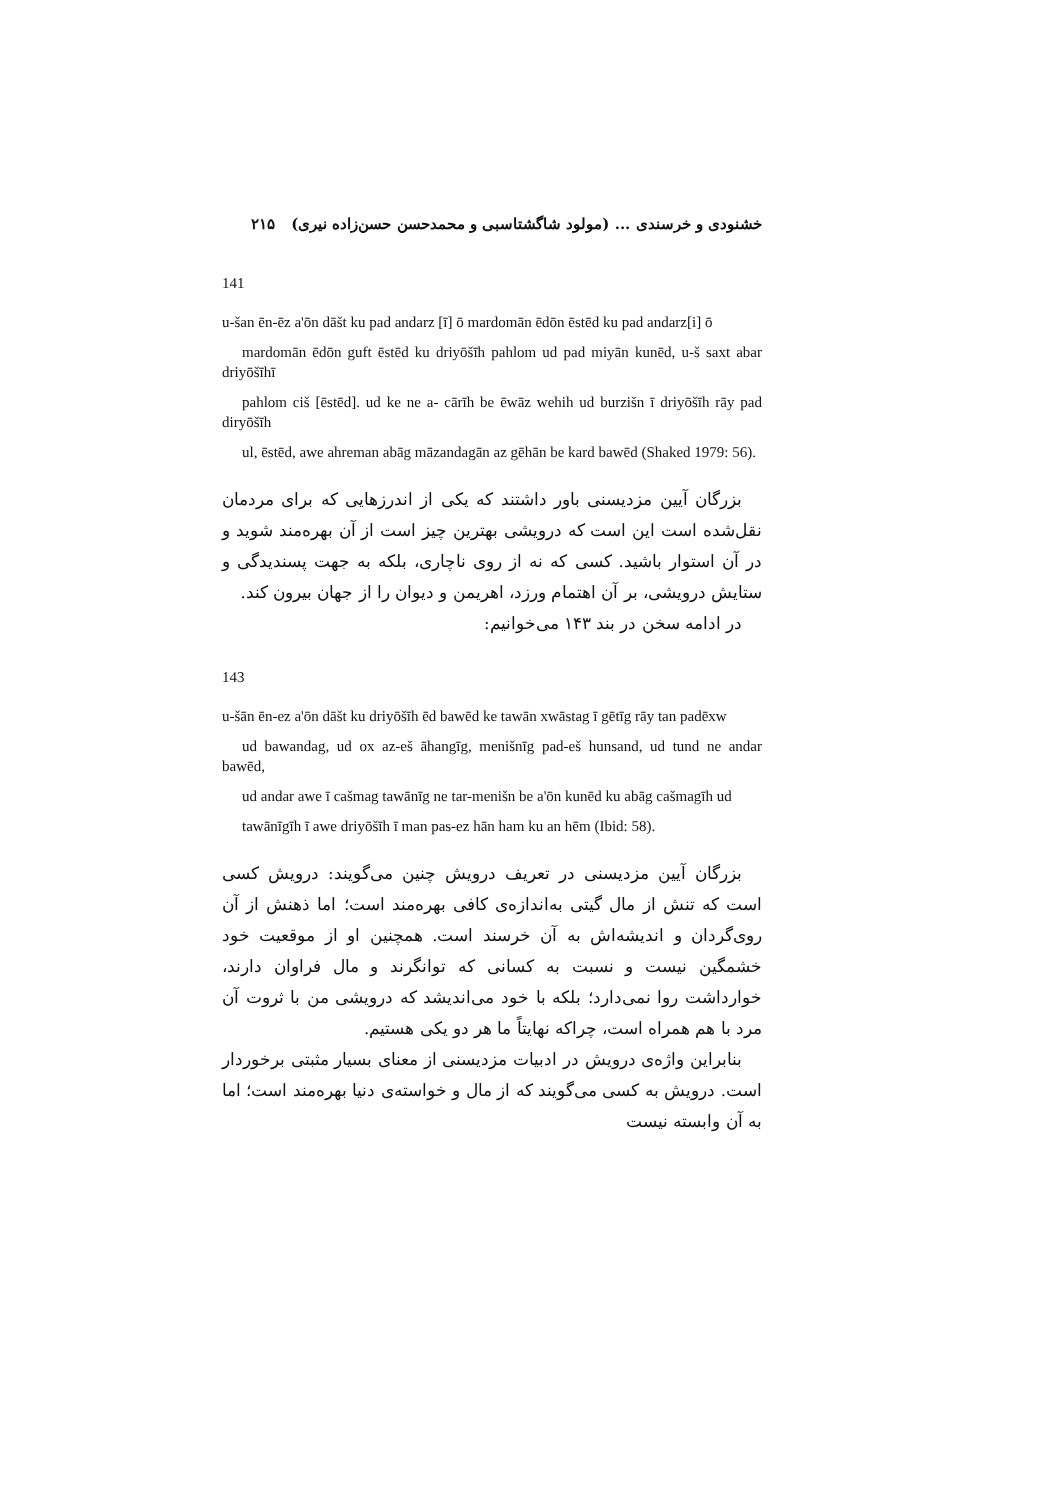خشنودی و خرسندی ... (مولود شاگشتاسبی و محمدحسن حسن‌زاده نیری) ۲۱۵
141
u-šan ēn-ēz a'ōn dāšt ku pad andarz [ī] ō mardomān ēdōn ēstēd ku pad andarz[i] ō
mardomān ēdōn guft ēstēd ku driyōšīh pahlom ud pad miyān kunēd, u-š saxt abar driyōšīhī
pahlom ciš [ēstēd]. ud ke ne a- cārīh be ēwāz wehih ud burzišn ī driyōšīh rāy pad diryōšīh
ul, ēstēd, awe ahreman abāg māzandagān az gēhān be kard bawēd (Shaked 1979: 56).
بزرگان آیین مزدیسنی باور داشتند که یکی از اندرزهایی که برای مردمان نقل‌شده است این است که درویشی بهترین چیز است از آن بهره‌مند شوید و در آن استوار باشید. کسی که نه از روی ناچاری، بلکه به جهت پسندیدگی و ستایش درویشی، بر آن اهتمام ورزد، اهریمن و دیوان را از جهان بیرون کند.
در ادامه سخن در بند ۱۴۳ می‌خوانیم:
143
u-šān ēn-ez a'ōn dāšt ku driyōšīh ēd bawēd ke tawān xwāstag ī gētīg rāy tan padēxw
ud bawandag, ud ox az-eš āhangīg, menišnīg pad-eš hunsand, ud tund ne andar bawēd,
ud andar awe ī cašmag tawānīg ne tar-menišn be a'ōn kunēd ku abāg cašmagīh ud
tawānīgīh ī awe driyōšīh ī man pas-ez hān ham ku an hēm (Ibid: 58).
بزرگان آیین مزدیسنی در تعریف درویش چنین می‌گویند: درویش کسی است که تنش از مال گیتی به‌اندازه‌ی کافی بهره‌مند است؛ اما ذهنش از آن روی‌گردان و اندیشه‌اش به آن خرسند است. همچنین او از موقعیت خود خشمگین نیست و نسبت به کسانی که توانگرند و مال فراوان دارند، خوارداشت روا نمی‌دارد؛ بلکه با خود می‌اندیشد که درویشی من با ثروت آن مرد با هم همراه است، چراکه نهایتاً ما هر دو یکی هستیم.
بنابراین واژه‌ی درویش در ادبیات مزدیسنی از معنای بسیار مثبتی برخوردار است. درویش به کسی می‌گویند که از مال و خواسته‌ی دنیا بهره‌مند است؛ اما به آن وابسته نیست